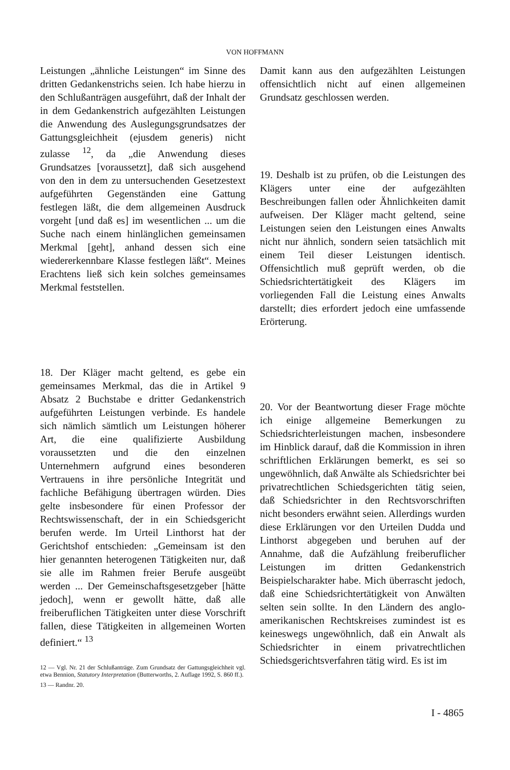VON HOFFMANN
Leistungen „ähnliche Leistungen“ im Sinne des dritten Gedankenstrichs seien. Ich habe hierzu in den Schlußanträgen ausgeführt, daß der Inhalt der in dem Gedankenstrich aufgezählten Leistungen die Anwendung des Auslegungsgrundsatzes der Gattungsgleichheit (ejusdem generis) nicht zulasse <sup>12</sup>, da „die Anwendung dieses Grundsatzes [voraussetzt], daß sich ausgehend von den in dem zu untersuchenden Gesetzestext aufgeführten Gegenständen eine Gattung festlegen läßt, die dem allgemeinen Ausdruck vorgeht [und daß es] im wesentlichen ... um die Suche nach einem hinlänglichen gemeinsamen Merkmal [geht], anhand dessen sich eine wiedererkennbare Klasse festlegen läßt“. Meines Erachtens ließ sich kein solches gemeinsames Merkmal feststellen.
18. Der Kläger macht geltend, es gebe ein gemeinsames Merkmal, das die in Artikel 9 Absatz 2 Buchstabe e dritter Gedankenstrich aufgeführten Leistungen verbinde. Es handele sich nämlich sämtlich um Leistungen höherer Art, die eine qualifizierte Ausbildung voraussetzten und die den einzelnen Unternehmern aufgrund eines besonderen Vertrauens in ihre persönliche Integrität und fachliche Befähigung übertragen würden. Dies gelte insbesondere für einen Professor der Rechtswissenschaft, der in ein Schiedsgericht berufen werde. Im Urteil Linthorst hat der Gerichtshof entschieden: „Gemeinsam ist den hier genannten heterogenen Tätigkeiten nur, daß sie alle im Rahmen freier Berufe ausgeübt werden ... Der Gemeinschaftsgesetzgeber [hätte jedoch], wenn er gewollt hätte, daß alle freiberuflichen Tätigkeiten unter diese Vorschrift fallen, diese Tätigkeiten in allgemeinen Worten definiert.“ <sup>13</sup>
12 — Vgl. Nr. 21 der Schlußanträge. Zum Grundsatz der Gattungsgleichheit vgl. etwa Bennion, Statutory Interpretation (Butterworths, 2. Auflage 1992, S. 860 ff.).
13 — Randnr. 20.
Damit kann aus den aufgezählten Leistungen offensichtlich nicht auf einen allgemeinen Grundsatz geschlossen werden.
19. Deshalb ist zu prüfen, ob die Leistungen des Klägers unter eine der aufgezählten Beschreibungen fallen oder Ähnlichkeiten damit aufweisen. Der Kläger macht geltend, seine Leistungen seien den Leistungen eines Anwalts nicht nur ähnlich, sondern seien tatsächlich mit einem Teil dieser Leistungen identisch. Offensichtlich muß geprüft werden, ob die Schiedsrichtertätigkeit des Klägers im vorliegenden Fall die Leistung eines Anwalts darstellt; dies erfordert jedoch eine umfassende Erörterung.
20. Vor der Beantwortung dieser Frage möchte ich einige allgemeine Bemerkungen zu Schiedsrichterleistungen machen, insbesondere im Hinblick darauf, daß die Kommission in ihren schriftlichen Erklärungen bemerkt, es sei so ungewöhnlich, daß Anwälte als Schiedsrichter bei privatrechtlichen Schiedsgerichten tätig seien, daß Schiedsrichter in den Rechtsvorschriften nicht besonders erwähnt seien. Allerdings wurden diese Erklärungen vor den Urteilen Dudda und Linthorst abgegeben und beruhen auf der Annahme, daß die Aufzählung freiberuflicher Leistungen im dritten Gedankenstrich Beispielscharakter habe. Mich überrascht jedoch, daß eine Schiedsrichtertätigkeit von Anwälten selten sein sollte. In den Ländern des anglo-amerikanischen Rechtskreises zumindest ist es keineswegs ungewöhnlich, daß ein Anwalt als Schiedsrichter in einem privatrechtlichen Schiedsgerichtsverfahren tätig wird. Es ist im
I - 4865